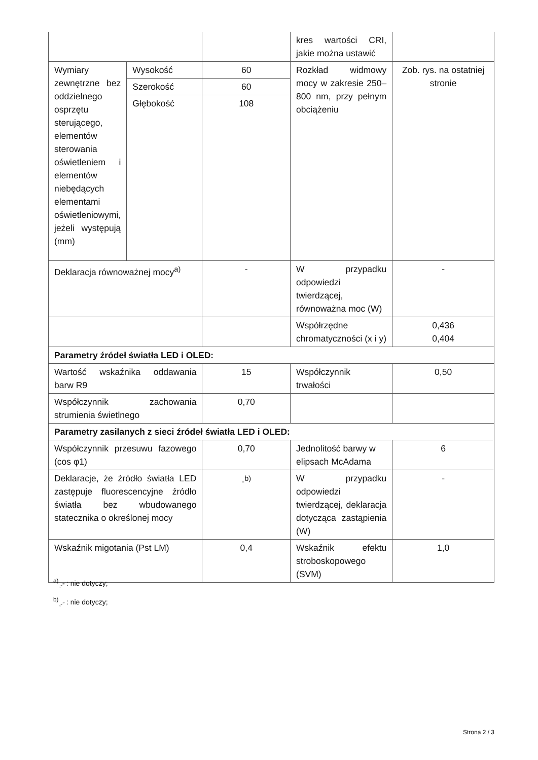| | | | kres wartości CRI, jakie można ustawić | |
| Wymiary zewnętrzne bez oddzielnego osprzętu sterującego, elementów sterowania oświetleniem i elementów niebędących elementami oświetleniowymi, jeżeli występują (mm) | Wysokość | 60 | Rozkład widmowy mocy w zakresie 250–800 nm, przy pełnym obciążeniu | Zob. rys. na ostatniej stronie |
| | Szerokość | 60 | | |
| | Głębokość | 108 | | |
| Deklaracja równoważnej mocy<sup>a)</sup> | | - | W przypadku odpowiedzi twierdzącej, równoważna moc (W) | - |
| | | | Współrzędne chromatyczności (x i y) | 0,436 0,404 |
| Parametry źródeł światła LED i OLED: | | | | |
| Wartość wskaźnika oddawania barw R9 | | 15 | Współczynnik trwałości | 0,50 |
| Współczynnik zachowania strumienia świetlnego | | 0,70 | | |
| Parametry zasilanych z sieci źródeł światła LED i OLED: | | | | |
| Współczynnik przesuwu fazowego (cos φ1) | | 0,70 | Jednolitość barwy w elipsach McAdama | 6 |
| Deklaracje, że źródło światła LED zastępuje fluorescencyjne źródło światła bez wbudowanego statecznika o określonej mocy | | -<sup>b)</sup> | W przypadku odpowiedzi twierdzącej, deklaracja dotycząca zastąpienia (W) | - |
| Wskaźnik migotania (Pst LM) | | 0,4 | Wskaźnik efektu stroboskopowego (SVM) | 1,0 |
<sup>a)</sup><sub>„-”</sub> : nie dotyczy;
<sup>b)</sup><sub>„-”</sub> : nie dotyczy;
Strona 2 / 3